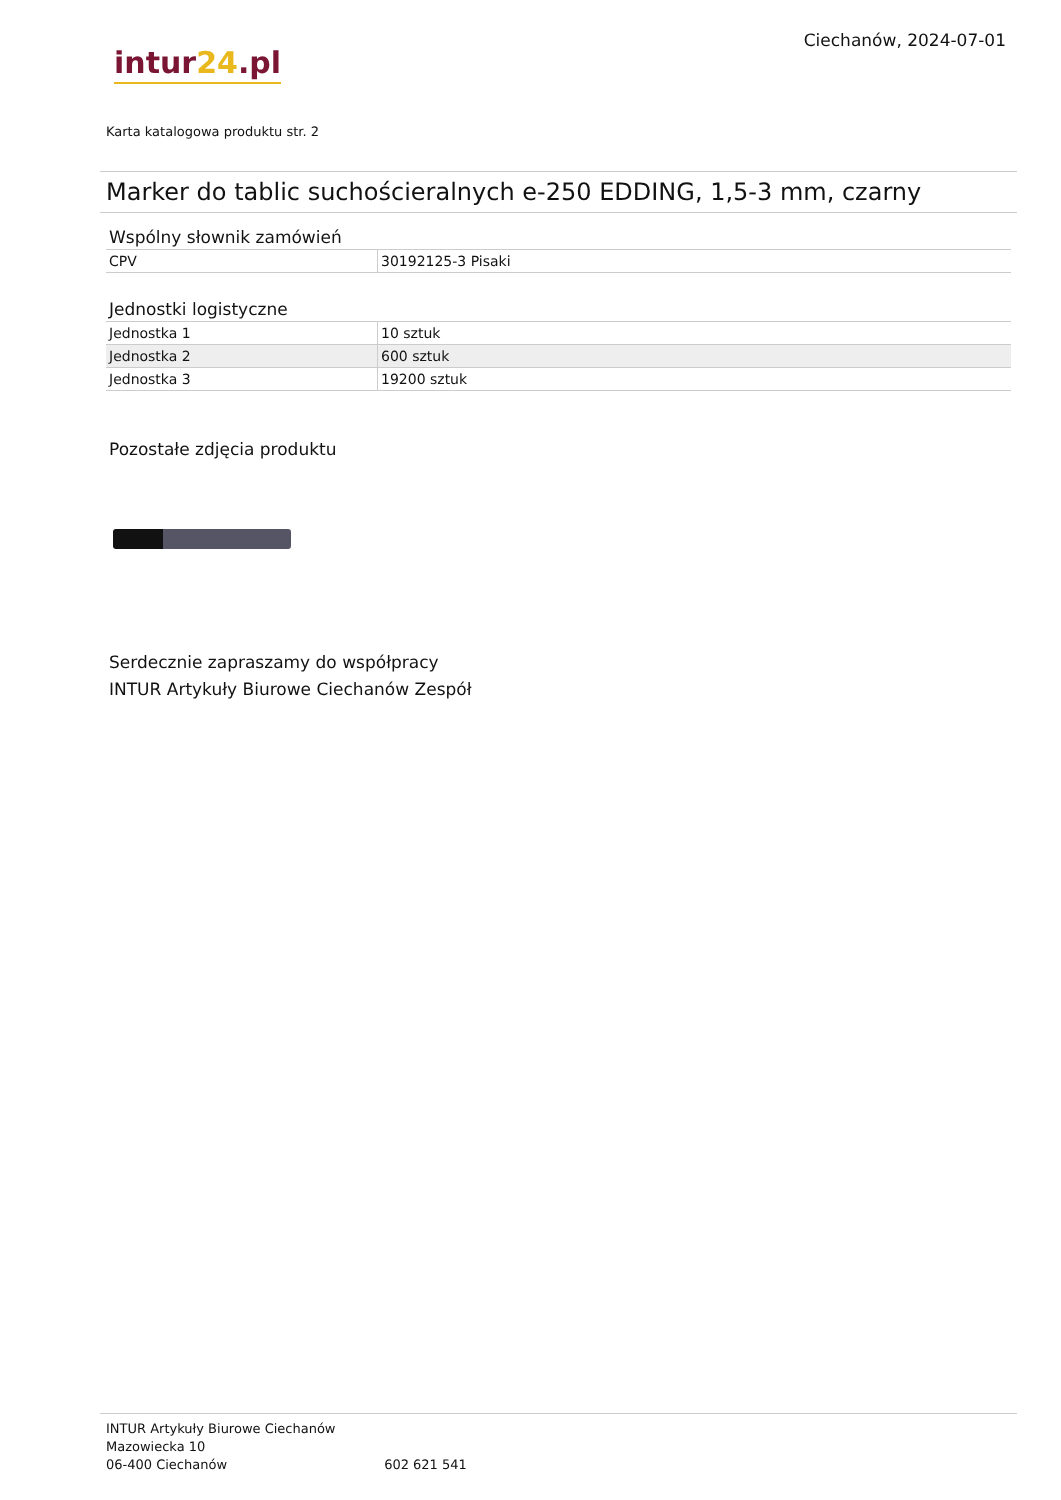intur24.pl
Ciechanów, 2024-07-01
Karta katalogowa produktu str. 2
Marker do tablic suchościeralnych e-250 EDDING, 1,5-3 mm, czarny
Wspólny słownik zamówień
| CPV | 30192125-3 Pisaki |
Jednostki logistyczne
| Jednostka 1 | 10 sztuk |
| Jednostka 2 | 600 sztuk |
| Jednostka 3 | 19200 sztuk |
Pozostałe zdjęcia produktu
Serdecznie zapraszamy do współpracy
INTUR Artykuły Biurowe Ciechanów Zespół
INTUR Artykuły Biurowe Ciechanów
Mazowiecka 10
06-400 Ciechanów 602 621 541